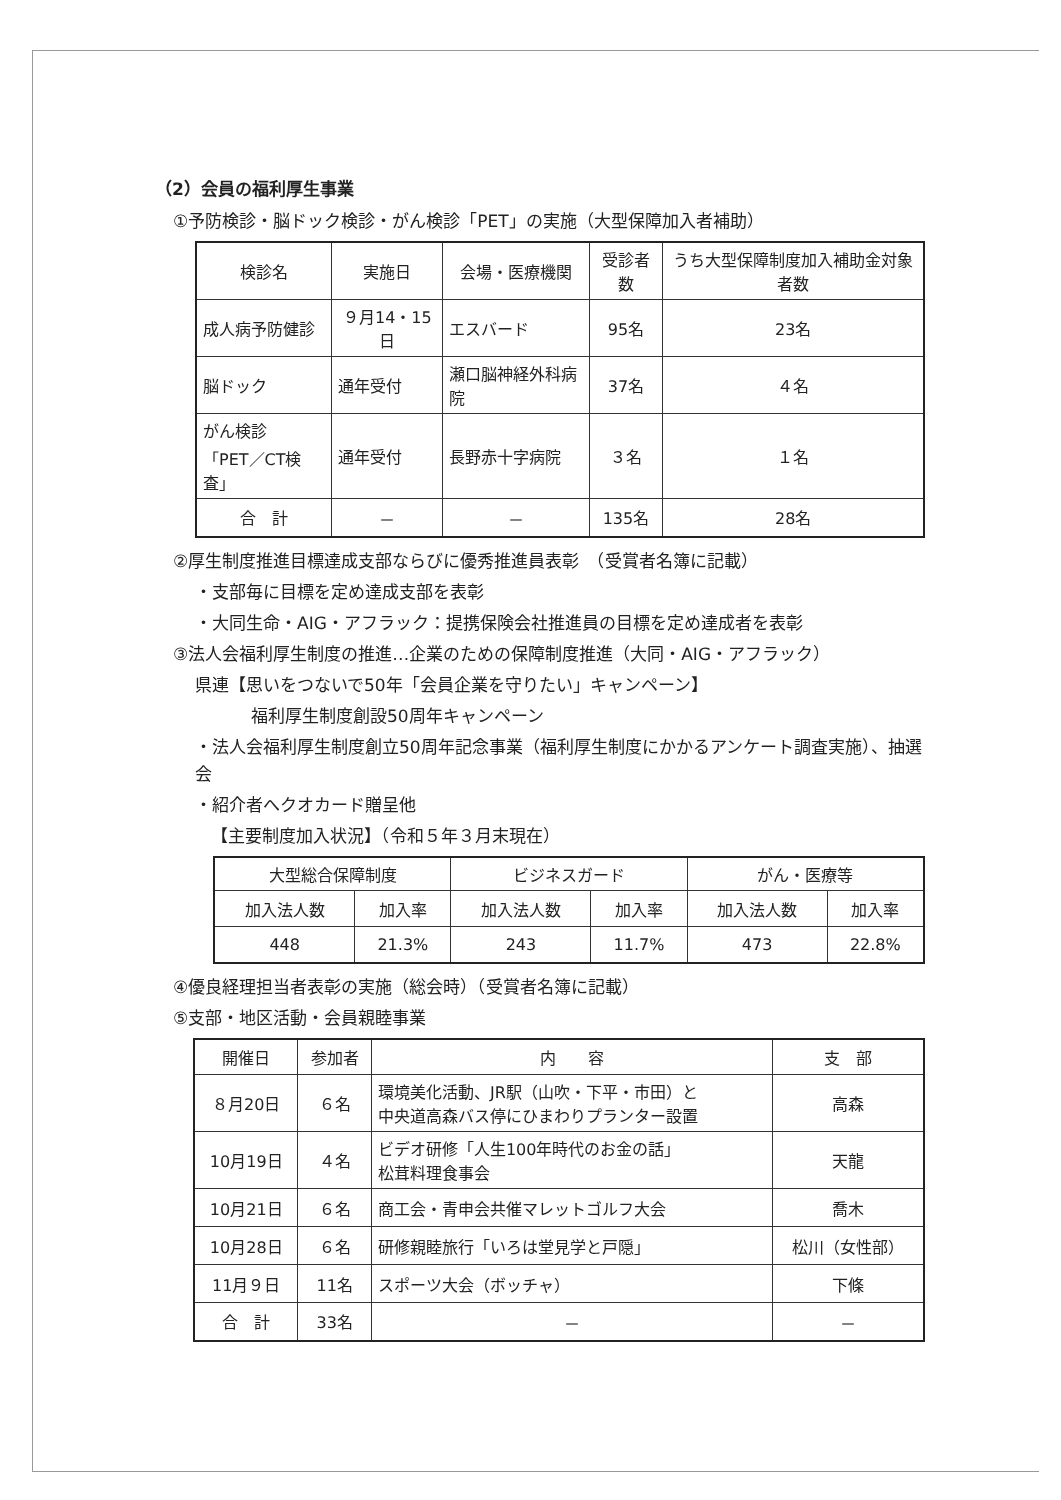（2）会員の福利厚生事業
①予防検診・脳ドック検診・がん検診「PET」の実施（大型保障加入者補助）
| 検診名 | 実施日 | 会場・医療機関 | 受診者数 | うち大型保障制度加入補助金対象者数 |
| --- | --- | --- | --- | --- |
| 成人病予防健診 | ９月14・15日 | エスバード | 95名 | 23名 |
| 脳ドック | 通年受付 | 瀬口脳神経外科病院 | 37名 | ４名 |
| がん検診 「PET／CT検査」 | 通年受付 | 長野赤十字病院 | ３名 | １名 |
| 合 計 | － | － | 135名 | 28名 |
②厚生制度推進目標達成支部ならびに優秀推進員表彰　（受賞者名簿に記載）
・支部毎に目標を定め達成支部を表彰
・大同生命・AIG・アフラック：提携保険会社推進員の目標を定め達成者を表彰
③法人会福利厚生制度の推進…企業のための保障制度推進（大同・AIG・アフラック）
県連【思いをつないで50年「会員企業を守りたい」キャンペーン】
福利厚生制度創設50周年キャンペーン
・法人会福利厚生制度創立50周年記念事業（福利厚生制度にかかるアンケート調査実施）、抽選会
・紹介者へクオカード贈呈他
【主要制度加入状況】（令和５年３月末現在）
| 大型総合保障制度 | | ビジネスガード | | がん・医療等 | |
| --- | --- | --- | --- | --- | --- |
| 加入法人数 | 加入率 | 加入法人数 | 加入率 | 加入法人数 | 加入率 |
| 448 | 21.3% | 243 | 11.7% | 473 | 22.8% |
④優良経理担当者表彰の実施（総会時）（受賞者名簿に記載）
⑤支部・地区活動・会員親睦事業
| 開催日 | 参加者 | 内 容 | 支 部 |
| --- | --- | --- | --- |
| ８月20日 | ６名 | 環境美化活動、JR駅（山吹・下平・市田）と 中央道高森バス停にひまわりプランター設置 | 高森 |
| 10月19日 | ４名 | ビデオ研修「人生100年時代のお金の話」 松茸料理食事会 | 天龍 |
| 10月21日 | ６名 | 商工会・青申会共催マレットゴルフ大会 | 喬木 |
| 10月28日 | ６名 | 研修親睦旅行「いろは堂見学と戸隠」 | 松川（女性部） |
| 11月９日 | 11名 | スポーツ大会（ボッチャ） | 下條 |
| 合 計 | 33名 | － | － |